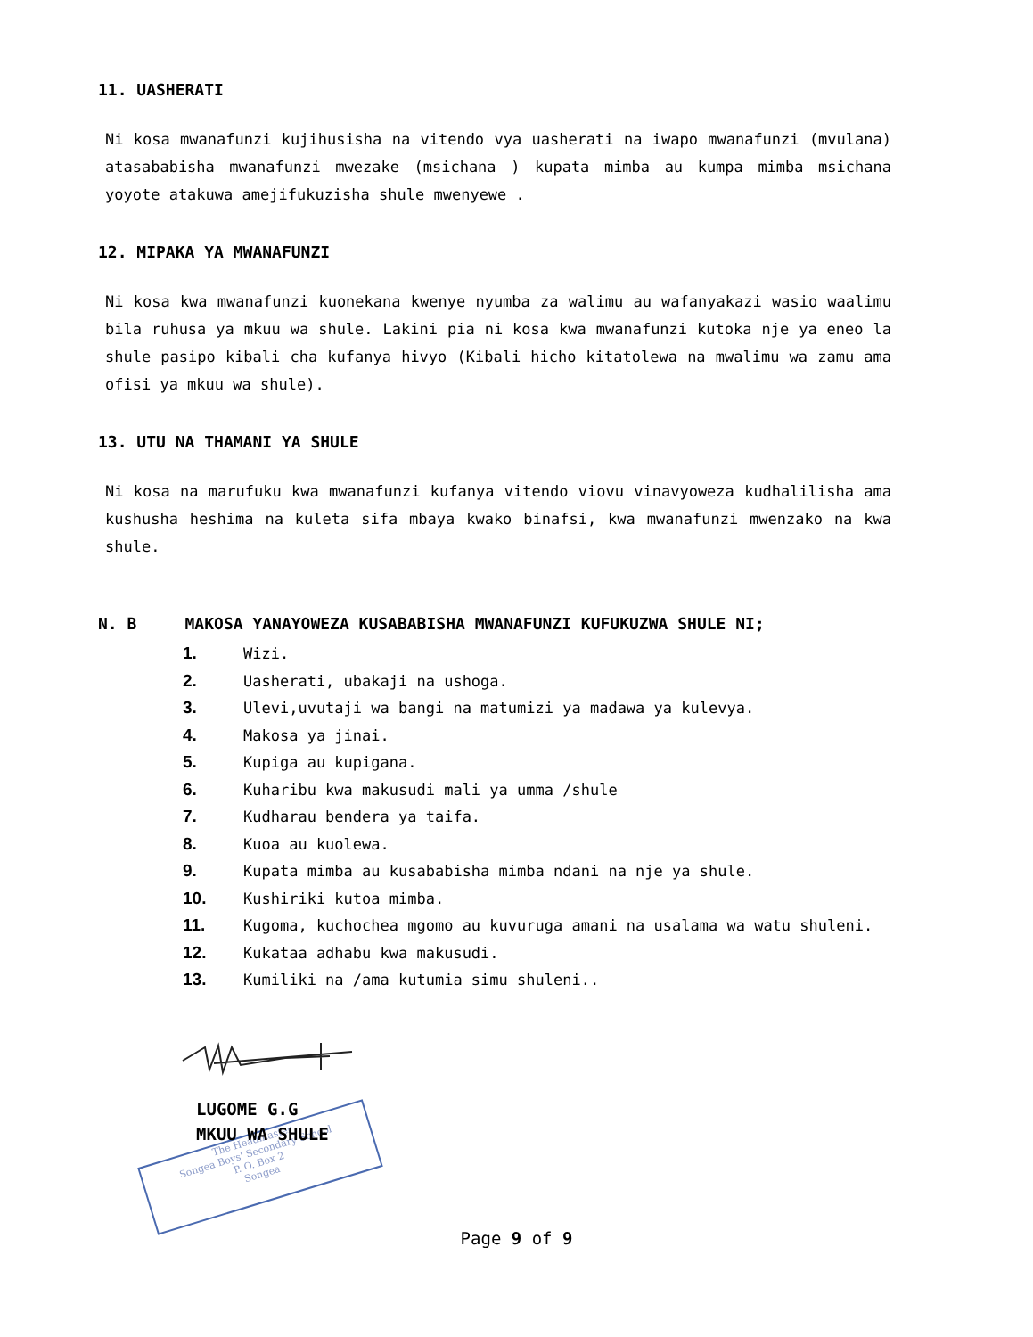The Headmaster
Songea Boys' Secondary School
P. O. Box 2
Songea
11. UASHERATI
Ni kosa mwanafunzi kujihusisha na vitendo vya uasherati na iwapo mwanafunzi (mvulana) atasababisha mwanafunzi mwezake (msichana ) kupata mimba au kumpa mimba msichana yoyote atakuwa amejifukuzisha shule mwenyewe .
12. MIPAKA YA MWANAFUNZI
Ni kosa kwa mwanafunzi kuonekana kwenye nyumba za walimu au wafanyakazi wasio waalimu bila ruhusa ya mkuu wa shule. Lakini pia ni kosa kwa mwanafunzi kutoka nje ya eneo la shule pasipo kibali cha kufanya hivyo (Kibali hicho kitatolewa na mwalimu wa zamu ama ofisi ya mkuu wa shule).
13. UTU NA THAMANI YA SHULE
Ni kosa na marufuku kwa mwanafunzi kufanya vitendo viovu vinavyoweza kudhalilisha ama kushusha heshima na kuleta sifa mbaya kwako binafsi, kwa mwanafunzi mwenzako na kwa shule.
N. B MAKOSA YANAYOWEZA KUSABABISHA MWANAFUNZI KUFUKUZWA SHULE NI;
1. Wizi.
2. Uasherati, ubakaji na ushoga.
3. Ulevi,uvutaji wa bangi na matumizi ya madawa ya kulevya.
4. Makosa ya jinai.
5. Kupiga au kupigana.
6. Kuharibu kwa makusudi mali ya umma /shule
7. Kudharau bendera ya taifa.
8. Kuoa au kuolewa.
9. Kupata mimba au kusababisha mimba ndani na nje ya shule.
10. Kushiriki kutoa mimba.
11. Kugoma, kuchochea mgomo au kuvuruga amani na usalama wa watu shuleni.
12. Kukataa adhabu kwa makusudi.
13. Kumiliki na /ama kutumia simu shuleni..
LUGOME G.G
MKUU WA SHULE
Page 9 of 9